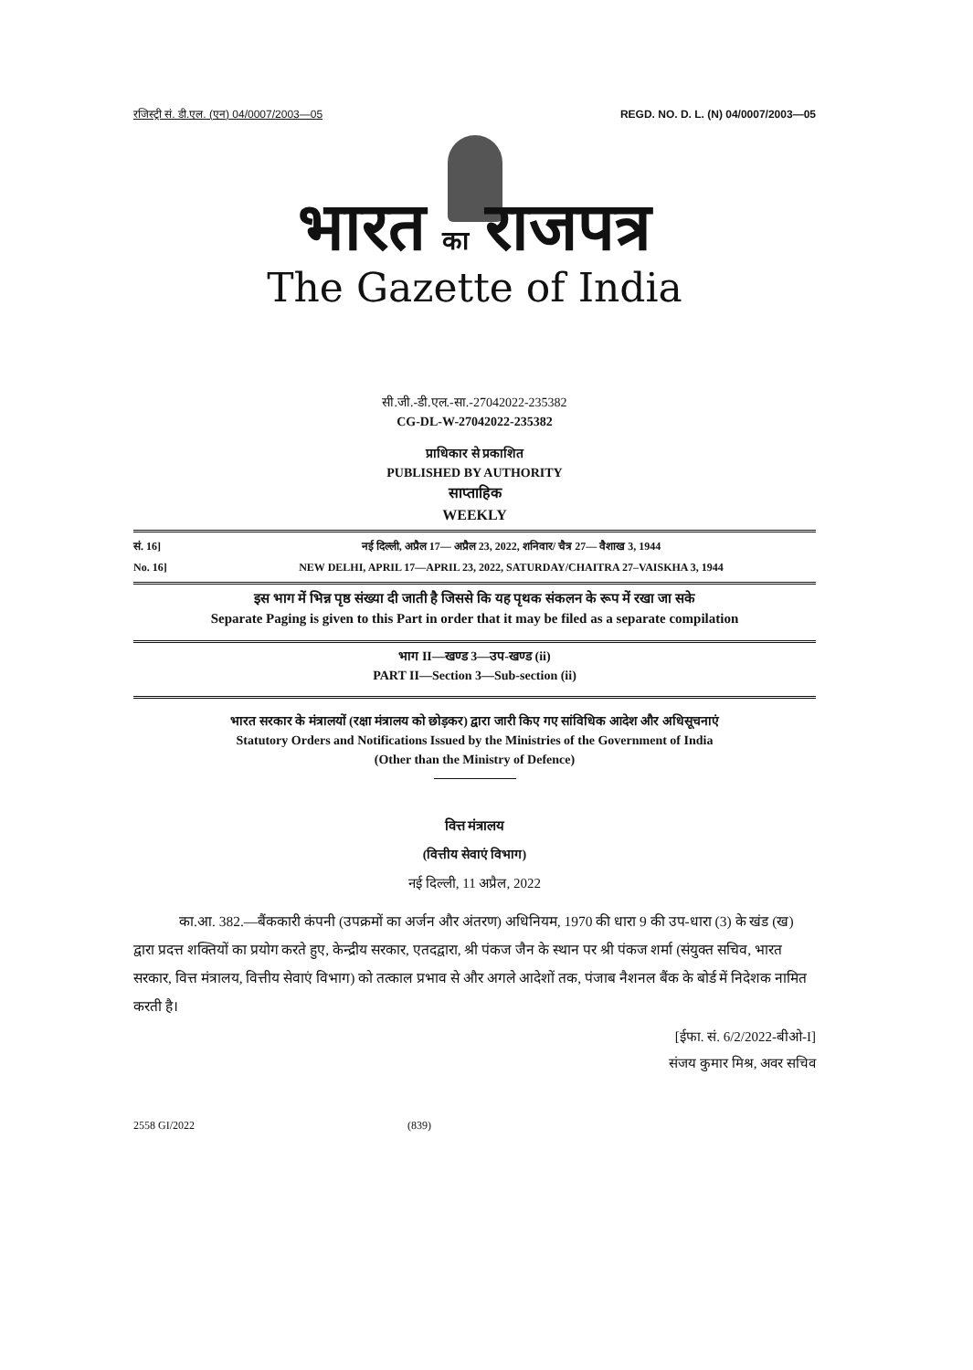रजिस्ट्री सं. डी.एल. (एन) 04/0007/2003—05 REGD. NO. D. L. (N) 04/0007/2003—05
भारत का राजपत्र
The Gazette of India
सी.जी.-डी.एल.-सा.-27042022-235382
CG-DL-W-27042022-235382
प्राधिकार से प्रकाशित
PUBLISHED BY AUTHORITY
साप्ताहिक
WEEKLY
सं. 16]
नई दिल्ली, अप्रैल 17— अप्रैल 23, 2022, शनिवार/ चैत्र 27— वैशाख 3, 1944
No. 16]
NEW DELHI, APRIL 17—APRIL 23, 2022, SATURDAY/CHAITRA 27–VAISKHA 3, 1944
इस भाग में भिन्न पृष्ठ संख्या दी जाती है जिससे कि यह पृथक संकलन के रूप में रखा जा सके
Separate Paging is given to this Part in order that it may be filed as a separate compilation
भाग II—खण्ड 3—उप-खण्ड (ii)
PART II—Section 3—Sub-section (ii)
भारत सरकार के मंत्रालयों (रक्षा मंत्रालय को छोड़कर) द्वारा जारी किए गए सांविधिक आदेश और अधिसूचनाएं
Statutory Orders and Notifications Issued by the Ministries of the Government of India
(Other than the Ministry of Defence)
वित्त मंत्रालय
(वित्तीय सेवाएं विभाग)
नई दिल्ली, 11 अप्रैल, 2022
का.आ. 382.—बैंककारी कंपनी (उपक्रमों का अर्जन और अंतरण) अधिनियम, 1970 की धारा 9 की उप-धारा (3) के खंड (ख) द्वारा प्रदत्त शक्तियों का प्रयोग करते हुए, केन्द्रीय सरकार, एतदद्वारा, श्री पंकज जैन के स्थान पर श्री पंकज शर्मा (संयुक्त सचिव, भारत सरकार, वित्त मंत्रालय, वित्तीय सेवाएं विभाग) को तत्काल प्रभाव से और अगले आदेशों तक, पंजाब नैशनल बैंक के बोर्ड में निदेशक नामित करती है।
[ईफा. सं. 6/2/2022-बीओ-I]
संजय कुमार मिश्र, अवर सचिव
2558 GI/2022 (839)